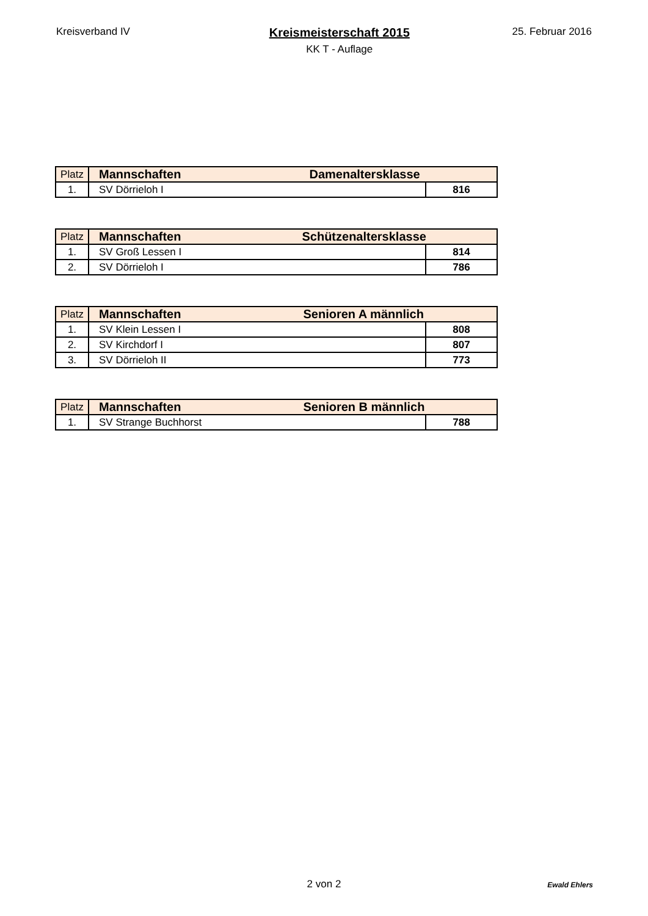Kreisverband IV
Kreismeisterschaft 2015
KK T - Auflage
25. Februar 2016
| Platz | Mannschaften Damenaltersklasse | |
| 1. | SV Dörrieloh I | 816 |
| Platz | Mannschaften Schützenaltersklasse | |
| 1. | SV Groß Lessen I | 814 |
| 2. | SV Dörrieloh I | 786 |
| Platz | Mannschaften Senioren A männlich | |
| 1. | SV Klein Lessen I | 808 |
| 2. | SV Kirchdorf I | 807 |
| 3. | SV Dörrieloh II | 773 |
| Platz | Mannschaften Senioren B männlich | |
| 1. | SV Strange Buchhorst | 788 |
2 von 2
Ewald Ehlers